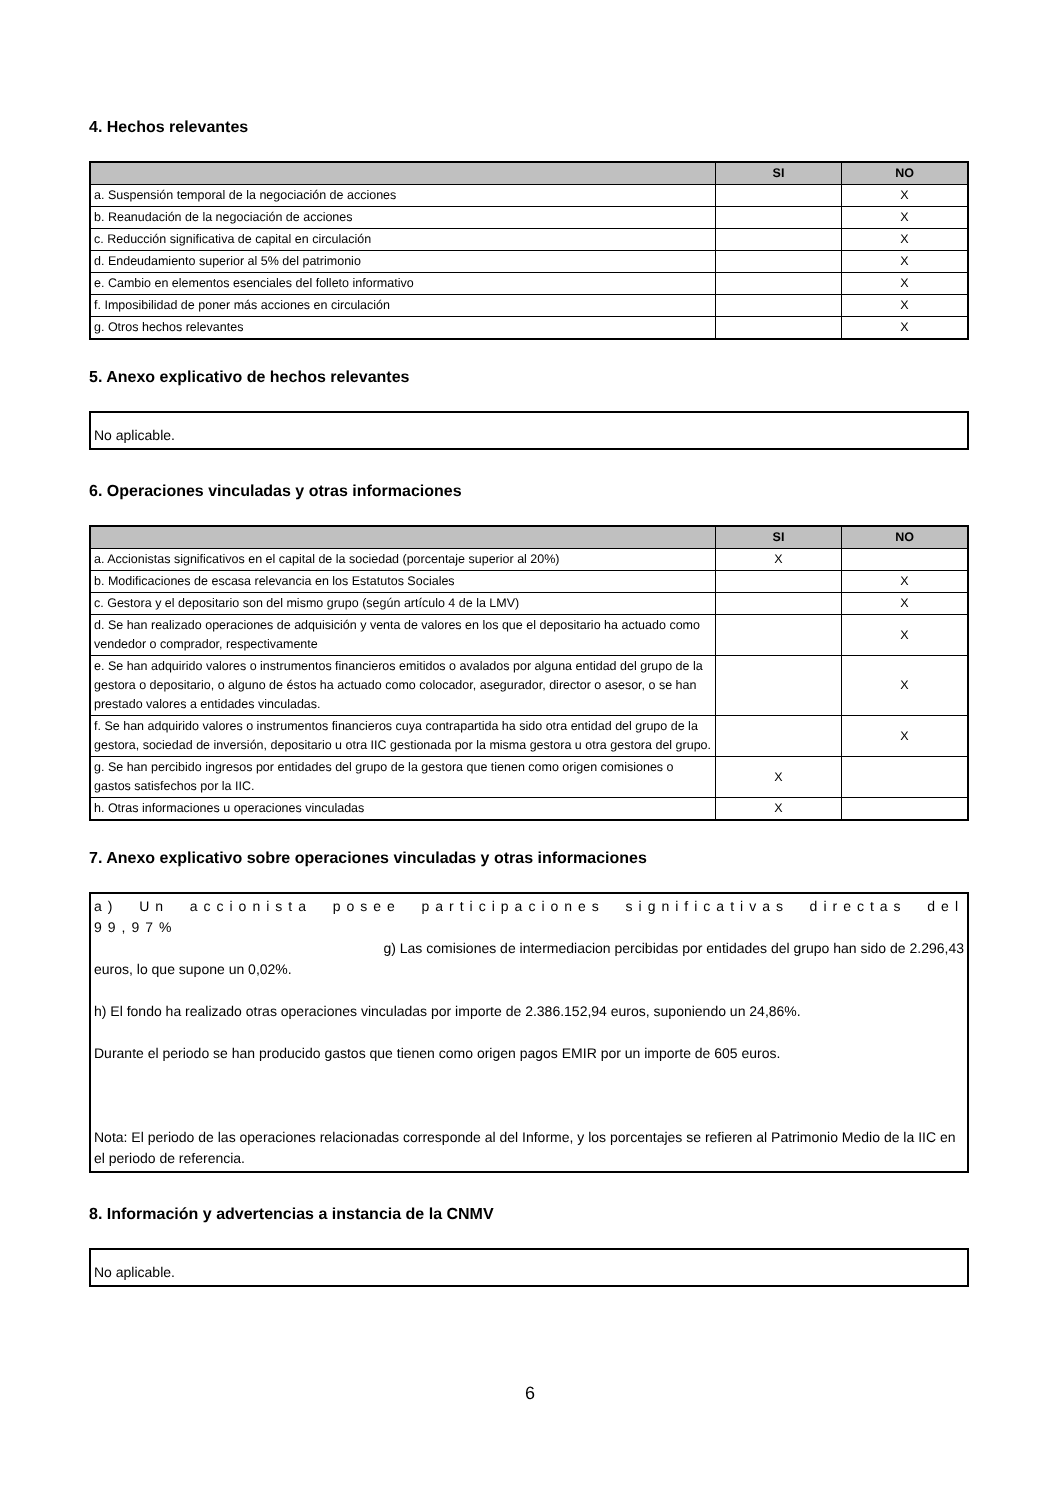4. Hechos relevantes
| | SI | NO |
| --- | --- | --- |
| a. Suspensión temporal de la negociación de acciones | | X |
| b. Reanudación de la negociación de acciones | | X |
| c. Reducción significativa de capital en circulación | | X |
| d. Endeudamiento superior al 5% del patrimonio | | X |
| e. Cambio en elementos esenciales del folleto informativo | | X |
| f. Imposibilidad de poner más acciones en circulación | | X |
| g. Otros hechos relevantes | | X |
5. Anexo explicativo de hechos relevantes
No aplicable.
6. Operaciones vinculadas y otras informaciones
| | SI | NO |
| --- | --- | --- |
| a. Accionistas significativos en el capital de la sociedad (porcentaje superior al 20%) | X | |
| b. Modificaciones de escasa relevancia en los Estatutos Sociales | | X |
| c. Gestora y el depositario son del mismo grupo (según artículo 4 de la LMV) | | X |
| d. Se han realizado operaciones de adquisición y venta de valores en los que el depositario ha actuado como vendedor o comprador, respectivamente | | X |
| e. Se han adquirido valores o instrumentos financieros emitidos o avalados por alguna entidad del grupo de la gestora o depositario, o alguno de éstos ha actuado como colocador, asegurador, director o asesor, o se han prestado valores a entidades vinculadas. | | X |
| f. Se han adquirido valores o instrumentos financieros cuya contrapartida ha sido otra entidad del grupo de la gestora, sociedad de inversión, depositario u otra IIC gestionada por la misma gestora u otra gestora del grupo. | | X |
| g. Se han percibido ingresos por entidades del grupo de la gestora que tienen como origen comisiones o gastos satisfechos por la IIC. | X | |
| h. Otras informaciones u operaciones vinculadas | X | |
7. Anexo explicativo sobre operaciones vinculadas y otras informaciones
a) Un accionista posee participaciones significativas directas del 99,97%
g) Las comisiones de intermediacion percibidas por entidades del grupo han sido de 2.296,43
euros, lo que supone un 0,02%.
h) El fondo ha realizado otras operaciones vinculadas por importe de 2.386.152,94 euros, suponiendo un 24,86%.
Durante el periodo se han producido gastos que tienen como origen pagos EMIR por un importe de 605 euros.
Nota: El periodo de las operaciones relacionadas corresponde al del Informe, y los porcentajes se refieren al Patrimonio Medio de la IIC en el periodo de referencia.
8. Información y advertencias a instancia de la CNMV
No aplicable.
6